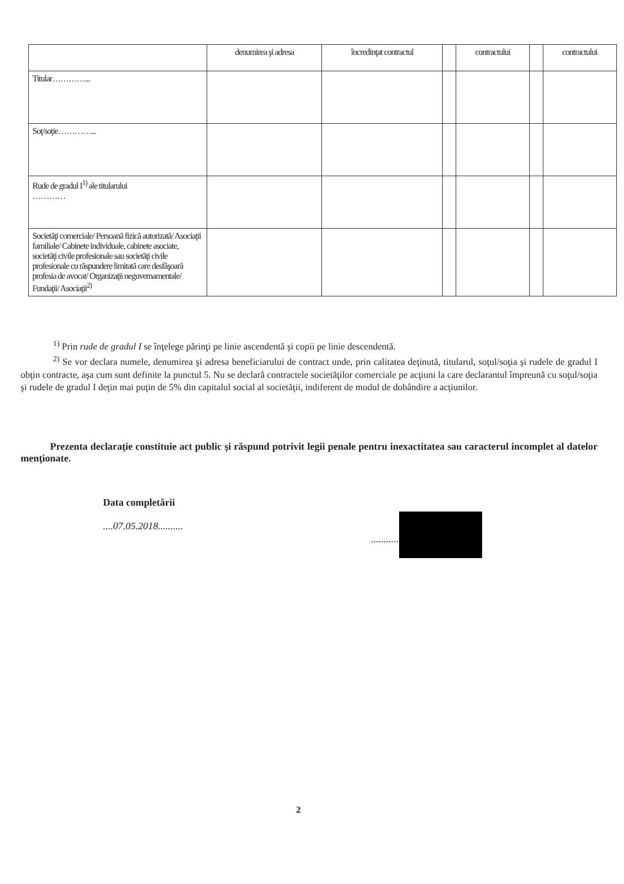| | denumirea şi adresa | încredinţat contractul | | contractului | | contractului |
| Titular…………... | | | | | | |
| Soţ/soţie…………... | | | | | | |
| Rude de gradul I<sup>1)</sup> ale titularului ………… | | | | | | |
| Societăţi comerciale/ Persoană fizică autorizată/ Asociaţii familiale/ Cabinete individuale, cabinete asociate, societăţi civile profesionale sau societăţi civile profesionale cu răspundere limitată care desfăşoară profesia de avocat/ Organizaţii neguvernamentale/ Fundaţii/ Asociaţii<sup>2)</sup> | | | | | | |
<sup>1)</sup> Prin rude de gradul I se înţelege părinţi pe linie ascendentă şi copii pe linie descendentă.
<sup>2)</sup> Se vor declara numele, denumirea şi adresa beneficiarului de contract unde, prin calitatea deţinută, titularul, soţul/soţia şi rudele de gradul I obţin contracte, aşa cum sunt definite la punctul 5. Nu se declară contractele societăţilor comerciale pe acţiuni la care declarantul împreună cu soţul/soţia şi rudele de gradul I deţin mai puţin de 5% din capitalul social al societăţii, indiferent de modul de dobândire a acţiunilor.
Prezenta declaraţie constituie act public şi răspund potrivit legii penale pentru inexactitatea sau caracterul incomplet al datelor menţionate.
Data completării
....07.05.2018..........
......................................
2